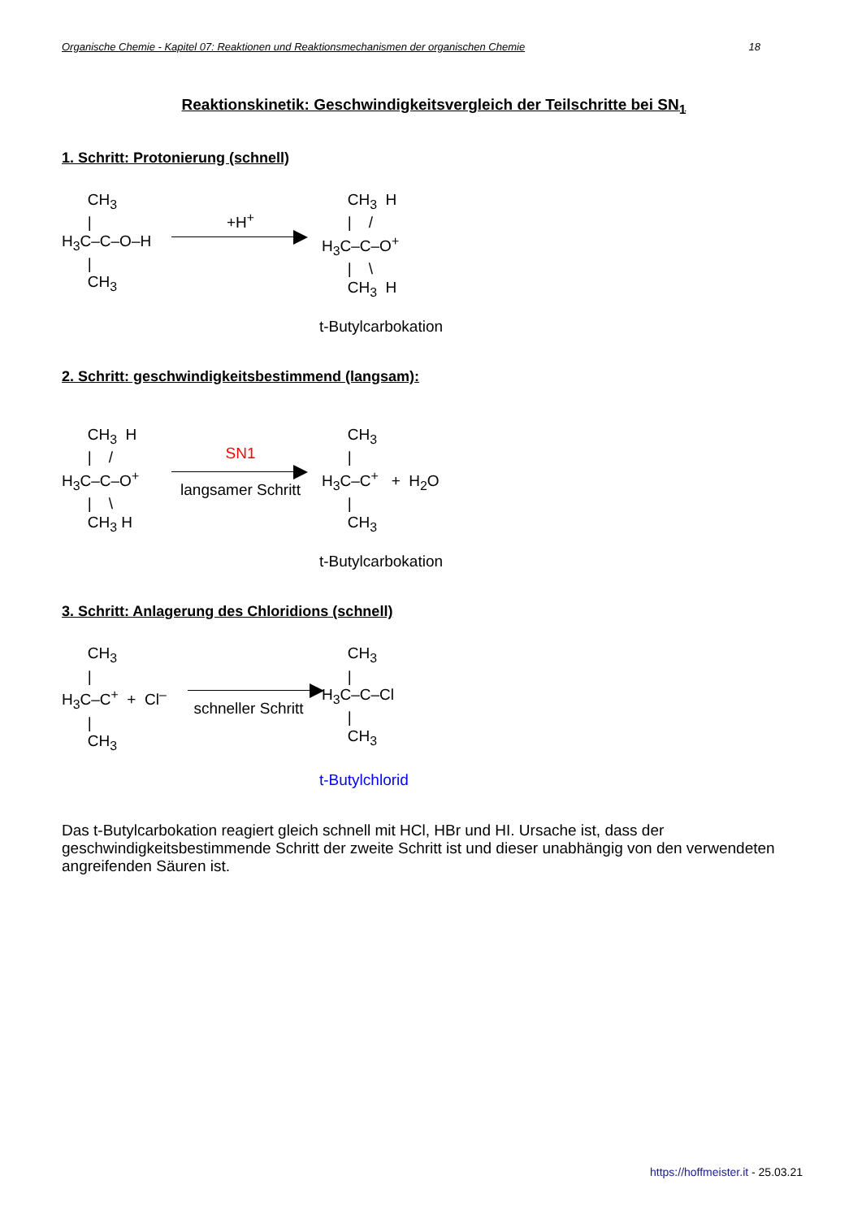Organische Chemie - Kapitel 07: Reaktionen und Reaktionsmechanismen der organischen Chemie 18
Reaktionskinetik: Geschwindigkeitsvergleich der Teilschritte bei SN<sub>1</sub>
1. Schritt: Protonierung (schnell)
CH<sub>3</sub> | H<sub>3</sub>C–C–O–H | CH<sub>3</sub>
+H<sup>+</sup> CH<sub>3</sub> H | / H<sub>3</sub>C–C–O<sup>+</sup> | \ CH<sub>3</sub> H
t-Butylcarbokation
2. Schritt: geschwindigkeitsbestimmend (langsam):
CH<sub>3</sub> H | / H<sub>3</sub>C–C–O<sup>+</sup> | \ CH<sub>3</sub> H
SN1
langsamer Schritt
CH<sub>3</sub> | H<sub>3</sub>C–C<sup>+</sup> + H<sub>2</sub>O | CH<sub>3</sub>
t-Butylcarbokation
3. Schritt: Anlagerung des Chloridions (schnell)
CH<sub>3</sub> | H<sub>3</sub>C–C<sup>+</sup> + Cl<sup>–</sup> | CH<sub>3</sub>
schneller Schritt
CH<sub>3</sub> | H<sub>3</sub>C–C–Cl | CH<sub>3</sub>
t-Butylchlorid
Das t-Butylcarbokation reagiert gleich schnell mit HCl, HBr und HI. Ursache ist, dass der geschwindigkeitsbestimmende Schritt der zweite Schritt ist und dieser unabhängig von den verwendeten angreifenden Säuren ist.
https://hoffmeister.it - 25.03.21